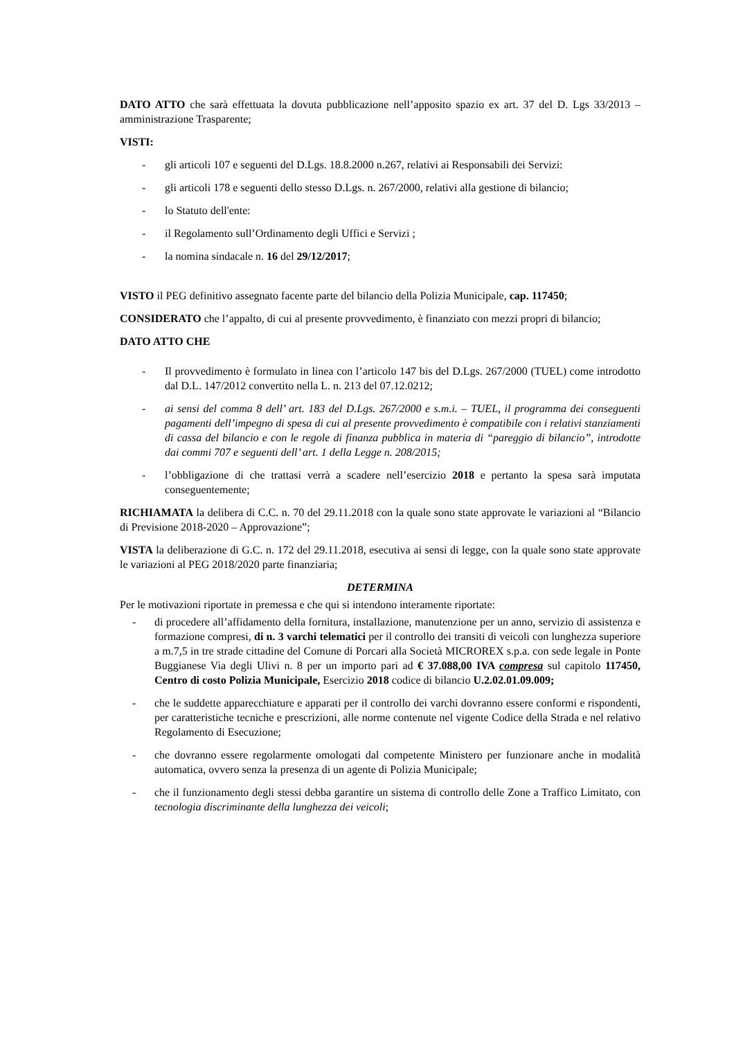DATO ATTO che sarà effettuata la dovuta pubblicazione nell’apposito spazio ex art. 37 del D. Lgs 33/2013 – amministrazione Trasparente;
VISTI:
- gli articoli 107 e seguenti del D.Lgs. 18.8.2000 n.267, relativi ai Responsabili dei Servizi:
- gli articoli 178 e seguenti dello stesso D.Lgs. n. 267/2000, relativi alla gestione di bilancio;
- lo Statuto dell'ente:
- il Regolamento sull’Ordinamento degli Uffici e Servizi ;
- la nomina sindacale n. 16 del 29/12/2017;
VISTO il PEG definitivo assegnato facente parte del bilancio della Polizia Municipale, cap. 117450;
CONSIDERATO che l’appalto, di cui al presente provvedimento, è finanziato con mezzi propri di bilancio;
DATO ATTO CHE
- Il provvedimento è formulato in linea con l’articolo 147 bis del D.Lgs. 267/2000 (TUEL) come introdotto dal D.L. 147/2012 convertito nella L. n. 213 del 07.12.0212;
- ai sensi del comma 8 dell’ art. 183 del D.Lgs. 267/2000 e s.m.i. – TUEL, il programma dei conseguenti pagamenti dell’impegno di spesa di cui al presente provvedimento è compatibile con i relativi stanziamenti di cassa del bilancio e con le regole di finanza pubblica in materia di “pareggio di bilancio”, introdotte dai commi 707 e seguenti dell’ art. 1 della Legge n. 208/2015;
- l’obbligazione di che trattasi verrà a scadere nell’esercizio 2018 e pertanto la spesa sarà imputata conseguentemente;
RICHIAMATA la delibera di C.C. n. 70 del 29.11.2018 con la quale sono state approvate le variazioni al “Bilancio di Previsione 2018-2020 – Approvazione”;
VISTA la deliberazione di G.C. n. 172 del 29.11.2018, esecutiva ai sensi di legge, con la quale sono state approvate le variazioni al PEG 2018/2020 parte finanziaria;
DETERMINA
Per le motivazioni riportate in premessa e che qui si intendono interamente riportate:
- di procedere all’affidamento della fornitura, installazione, manutenzione per un anno, servizio di assistenza e formazione compresi, di n. 3 varchi telematici per il controllo dei transiti di veicoli con lunghezza superiore a m.7,5 in tre strade cittadine del Comune di Porcari alla Società MICROREX s.p.a. con sede legale in Ponte Buggianese Via degli Ulivi n. 8 per un importo pari ad € 37.088,00 IVA compresa sul capitolo 117450, Centro di costo Polizia Municipale, Esercizio 2018 codice di bilancio U.2.02.01.09.009;
- che le suddette apparecchiature e apparati per il controllo dei varchi dovranno essere conformi e rispondenti, per caratteristiche tecniche e prescrizioni, alle norme contenute nel vigente Codice della Strada e nel relativo Regolamento di Esecuzione;
- che dovranno essere regolarmente omologati dal competente Ministero per funzionare anche in modalità automatica, ovvero senza la presenza di un agente di Polizia Municipale;
- che il funzionamento degli stessi debba garantire un sistema di controllo delle Zone a Traffico Limitato, con tecnologia discriminante della lunghezza dei veicoli;